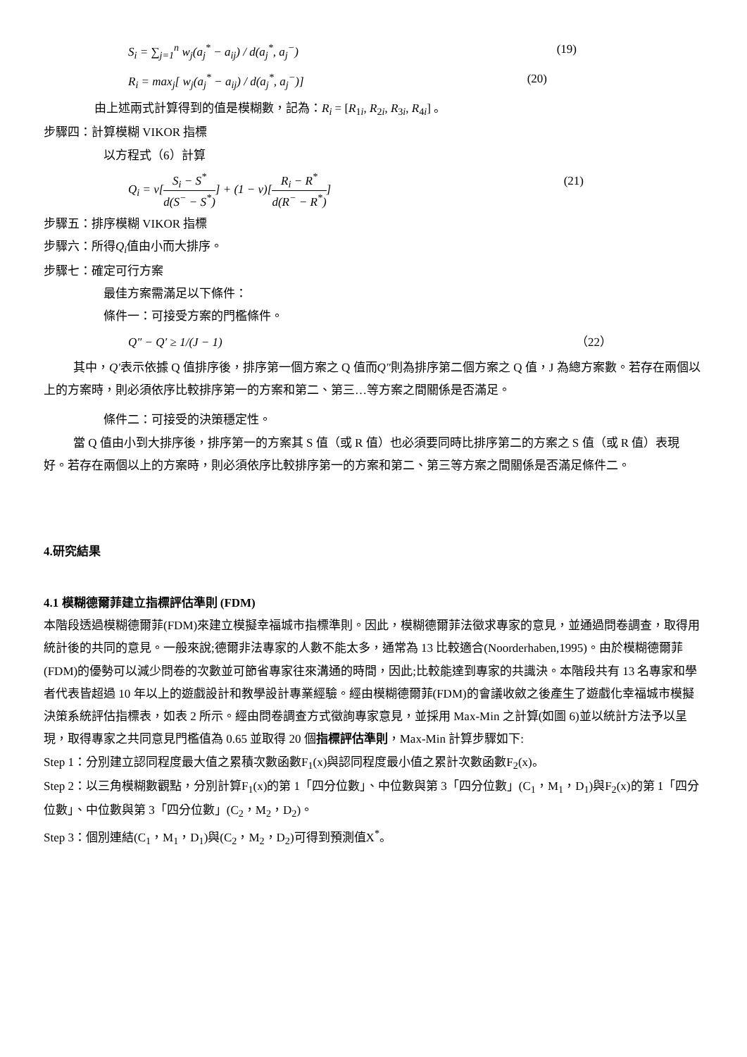S<sub>i</sub> = ∑<sub>j=1</sub><sup>n</sup> w<sub>j</sub>(a<sub>j</sub><sup>*</sup> − a<sub>ij</sub>) / d(a<sub>j</sub><sup>*</sup>, a<sub>j</sub><sup>−</sup>) (19)
R<sub>i</sub> = max<sub>j</sub>[ w<sub>j</sub>(a<sub>j</sub><sup>*</sup> − a<sub>ij</sub>) / d(a<sub>j</sub><sup>*</sup>, a<sub>j</sub><sup>−</sup>)] (20)
由上述兩式計算得到的值是模糊數，記為：R<sub>i</sub> = [R<sub>1i</sub>, R<sub>2i</sub>, R<sub>3i</sub>, R<sub>4i</sub>] 。
步驟四：計算模糊 VIKOR 指標
以方程式（6）計算
Q<sub>i</sub> = v[S<sub>i</sub> − S<sup>*</sup> d(S<sup>−</sup> − S<sup>*</sup>)] + (1 − v)[R<sub>i</sub> − R<sup>*</sup> d(R<sup>−</sup> − R<sup>*</sup>)] (21)
步驟五：排序模糊 VIKOR 指標
步驟六：所得Q<sub>i</sub>值由小而大排序。
步驟七：確定可行方案
最佳方案需滿足以下條件：
條件一：可接受方案的門檻條件。
Q″ − Q′ ≥ 1/(J − 1) （22）
其中，Q′表示依據 Q 值排序後，排序第一個方案之 Q 值而Q″則為排序第二個方案之 Q 值，J 為總方案數。若存在兩個以上的方案時，則必須依序比較排序第一的方案和第二、第三…等方案之間關係是否滿足。
條件二：可接受的決策穩定性。
當 Q 值由小到大排序後，排序第一的方案其 S 值（或 R 值）也必須要同時比排序第二的方案之 S 值（或 R 值）表現好。若存在兩個以上的方案時，則必須依序比較排序第一的方案和第二、第三等方案之間關係是否滿足條件二。
4.研究結果
4.1 模糊德爾菲建立指標評估準則 (FDM)
本階段透過模糊德爾菲(FDM)來建立模擬幸福城市指標準則。因此，模糊德爾菲法徵求專家的意見，並通過問卷調查，取得用統計後的共同的意見。一般來說;德爾非法專家的人數不能太多，通常為 13 比較適合(Noorderhaben,1995)。由於模糊德爾菲(FDM)的優勢可以減少問卷的次數並可節省專家往來溝通的時間，因此;比較能達到專家的共識決。本階段共有 13 名專家和學者代表皆超過 10 年以上的遊戲設計和教學設計專業經驗。經由模糊德爾菲(FDM)的會議收斂之後產生了遊戲化幸福城市模擬決策系統評估指標表，如表 2 所示。經由問卷調查方式徵詢專家意見，並採用 Max-Min 之計算(如圖 6)並以統計方法予以呈現，取得專家之共同意見門檻值為 0.65 並取得 20 個指標評估準則，Max-Min 計算步驟如下:
Step 1：分別建立認同程度最大值之累積次數函數F<sub>1</sub>(x)與認同程度最小值之累計次數函數F<sub>2</sub>(x)。
Step 2：以三角模糊數觀點，分別計算F<sub>1</sub>(x)的第 1「四分位數」、中位數與第 3「四分位數」(C<sub>1</sub>，M<sub>1</sub>，D<sub>1</sub>)與F<sub>2</sub>(x)的第 1「四分位數」、中位數與第 3「四分位數」(C<sub>2</sub>，M<sub>2</sub>，D<sub>2</sub>)。
Step 3：個別連結(C<sub>1</sub>，M<sub>1</sub>，D<sub>1</sub>)與(C<sub>2</sub>，M<sub>2</sub>，D<sub>2</sub>)可得到預測值X<sup>*</sup>。